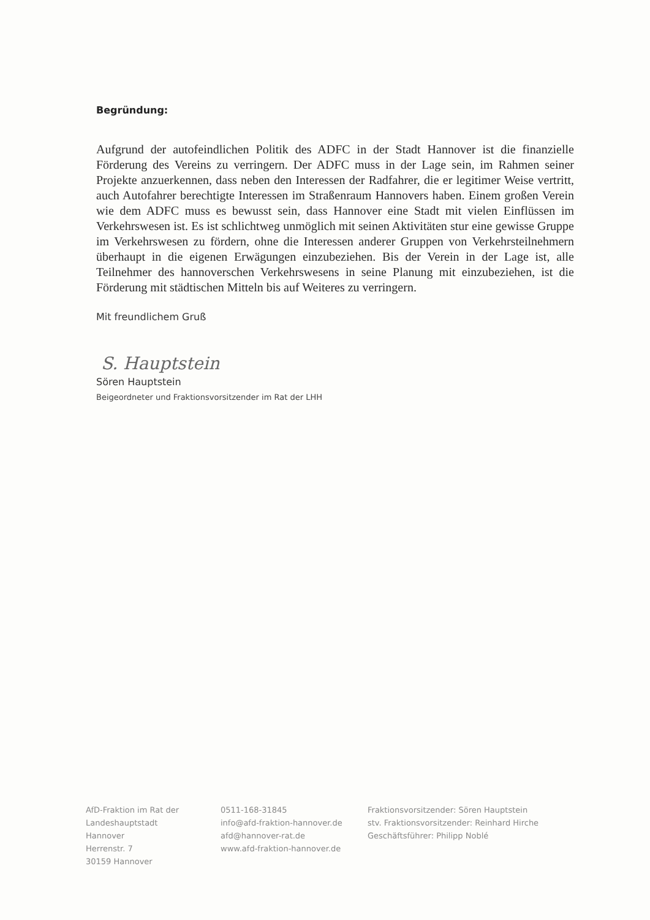Begründung:
Aufgrund der autofeindlichen Politik des ADFC in der Stadt Hannover ist die finanzielle Förderung des Vereins zu verringern. Der ADFC muss in der Lage sein, im Rahmen seiner Projekte anzuerkennen, dass neben den Interessen der Radfahrer, die er legitimer Weise vertritt, auch Autofahrer berechtigte Interessen im Straßenraum Hannovers haben. Einem großen Verein wie dem ADFC muss es bewusst sein, dass Hannover eine Stadt mit vielen Einflüssen im Verkehrswesen ist. Es ist schlichtweg unmöglich mit seinen Aktivitäten stur eine gewisse Gruppe im Verkehrswesen zu fördern, ohne die Interessen anderer Gruppen von Verkehrsteilnehmern überhaupt in die eigenen Erwägungen einzubeziehen. Bis der Verein in der Lage ist, alle Teilnehmer des hannoverschen Verkehrswesens in seine Planung mit einzubeziehen, ist die Förderung mit städtischen Mitteln bis auf Weiteres zu verringern.
Mit freundlichem Gruß
S. Hauptstein
Sören Hauptstein
Beigeordneter und Fraktionsvorsitzender im Rat der LHH
AfD-Fraktion im Rat der
Landeshauptstadt Hannover
Herrenstr. 7
30159 Hannover
0511-168-31845
info@afd-fraktion-hannover.de
afd@hannover-rat.de
www.afd-fraktion-hannover.de
Fraktionsvorsitzender: Sören Hauptstein
stv. Fraktionsvorsitzender: Reinhard Hirche
Geschäftsführer: Philipp Noblé